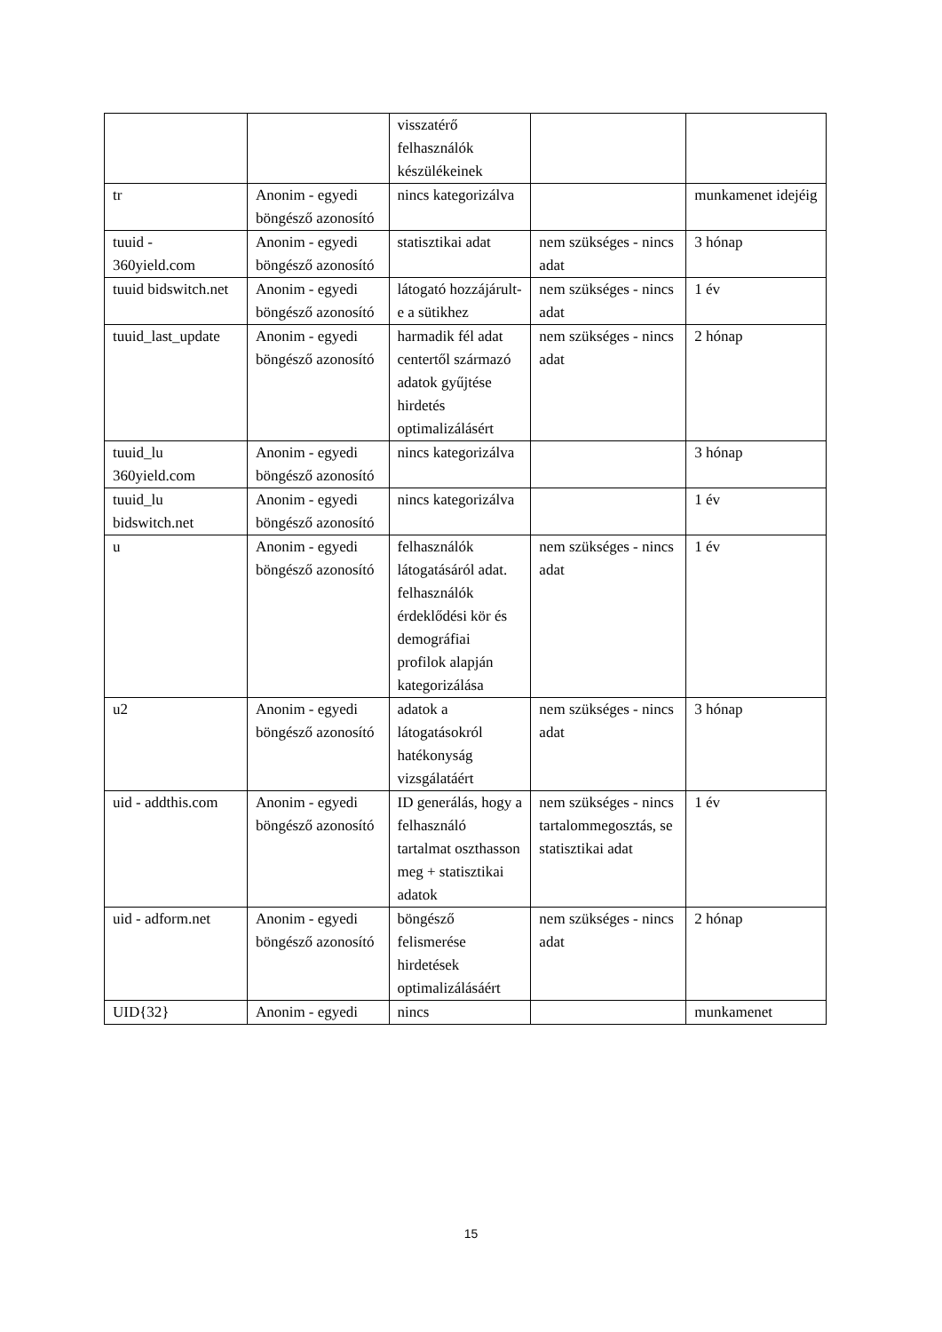| | | visszatérő felhasználók készülékeinek | | |
| tr | Anonim - egyedi böngésző azonosító | nincs kategorizálva | | munkamenet idejéig |
| tuuid - 360yield.com | Anonim - egyedi böngésző azonosító | statisztikai adat | nem szükséges - nincs adat | 3 hónap |
| tuuid bidswitch.net | Anonim - egyedi böngésző azonosító | látogató hozzájárult-e a sütikhez | nem szükséges - nincs adat | 1 év |
| tuuid_last_update | Anonim - egyedi böngésző azonosító | harmadik fél adat centertől származó adatok gyűjtése hirdetés optimalizálásért | nem szükséges - nincs adat | 2 hónap |
| tuuid_lu 360yield.com | Anonim - egyedi böngésző azonosító | nincs kategorizálva | | 3 hónap |
| tuuid_lu bidswitch.net | Anonim - egyedi böngésző azonosító | nincs kategorizálva | | 1 év |
| u | Anonim - egyedi böngésző azonosító | felhasználók látogatásáról adat. felhasználók érdeklődési kör és demográfiai profilok alapján kategorizálása | nem szükséges - nincs adat | 1 év |
| u2 | Anonim - egyedi böngésző azonosító | adatok a látogatásokról hatékonyság vizsgálatáért | nem szükséges - nincs adat | 3 hónap |
| uid - addthis.com | Anonim - egyedi böngésző azonosító | ID generálás, hogy a felhasználó tartalmat oszthasson meg + statisztikai adatok | nem szükséges - nincs tartalommegosztás, se statisztikai adat | 1 év |
| uid - adform.net | Anonim - egyedi böngésző azonosító | böngésző felismerése hirdetések optimalizálásáért | nem szükséges - nincs adat | 2 hónap |
| UID{32} | Anonim - egyedi | nincs | | munkamenet |
15